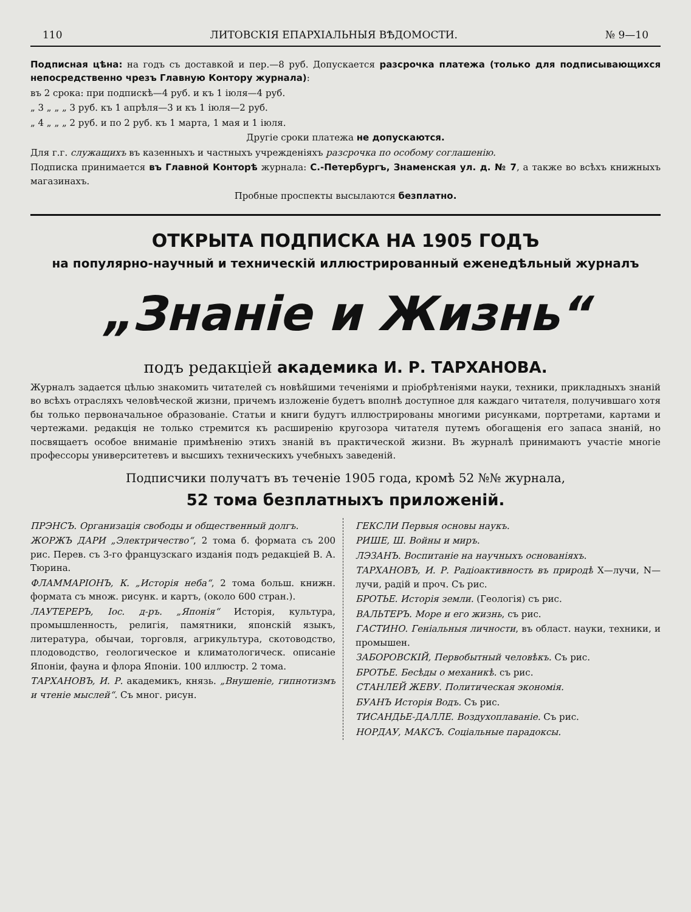110 ЛИТОВСКІЯ ЕПАРХІАЛЬНЫЯ ВѢДОМОСТИ. № 9—10
Подписная цѣна: на годъ съ доставкой и пер.—8 руб. Допускается разсрочка платежа (только для подписывающихся непосредственно чрезъ Главную Контору журнала):
въ 2 срока: при подпискѣ—4 руб. и къ 1 іюля—4 руб.
„ 3 „ „ „ 3 руб. къ 1 апрѣля—3 и къ 1 іюля—2 руб.
„ 4 „ „ „ 2 руб. и по 2 руб. къ 1 марта, 1 мая и 1 іюля.
Другіе сроки платежа не допускаются.
Для г.г. служащихъ въ казенныхъ и частныхъ учрежденіяхъ разсрочка по особому соглашенію.
Подписка принимается въ Главной Конторѣ журнала: С.-Петербургъ, Знаменская ул. д. № 7, а также во всѣхъ книжныхъ магазинахъ.
Пробные проспекты высылаются безплатно.
ОТКРЫТА ПОДПИСКА НА 1905 ГОДЪ
на популярно-научный и техническій иллюстрированный еженедѣльный журналъ
„Знаніе и Жизнь“
подъ редакціей академика И. Р. ТАРХАНОВА.
Журналъ задается цѣлью знакомить читателей съ новѣйшими теченіями и пріобрѣтеніями науки, техники, прикладныхъ знаній во всѣхъ отрасляхъ человѣческой жизни, причемъ изложеніе будетъ вполнѣ доступное для каждаго читателя, получившаго хотя бы только первоначальное образованіе. Статьи и книги будутъ иллюстрированы многими рисунками, портретами, картами и чертежами. редакція не только стремится къ расширенію кругозора читателя путемъ обогащенія его запаса знаній, но посвящаетъ особое вниманіе примѣненію этихъ знаній въ практической жизни. Въ журналѣ принимаютъ участіе многіе профессоры университетевъ и высшихъ техническихъ учебныхъ заведеній.
Подписчики получатъ въ теченіе 1905 года, кромѣ 52 №№ журнала,
52 тома безплатныхъ приложеній.
ПРЭНСЪ. Организація свободы и общественный долгъ.
ЖОРЖЪ ДАРИ „Электричество“, 2 тома б. формата съ 200 рис. Перев. съ 3-го французскаго изданія подъ редакціей В. А. Тюрина.
ФЛАММАРІОНЪ, К. „Исторія неба“, 2 тома больш. книжн. формата съ множ. рисунк. и картъ, (около 600 стран.).
ЛАУТЕРЕРЪ, Іос. д-ръ. „Японія“ Исторія, культура, промышленность, религія, памятники, японскій языкъ, литература, обычаи, торговля, агрикультура, скотоводство, плодоводство, геологическое и климатологическ. описаніе Японіи, фауна и флора Японіи. 100 иллюстр. 2 тома.
ТАРХАНОВЪ, И. Р. академикъ, князь. „Внушеніе, гипнотизмъ и чтеніе мыслей“. Съ мног. рисун.
ГЕКСЛИ Первыя основы наукъ.
РИШЕ, Ш. Войны и миръ.
ЛЭЗАНЪ. Воспитаніе на научныхъ основаніяхъ.
ТАРХАНОВЪ, И. Р. Радіоактивность въ природѣ X—лучи, N—лучи, радій и проч. Съ рис.
БРОТЬЕ. Исторія земли. (Геологія) съ рис.
ВАЛЬТЕРЪ. Море и его жизнь, съ рис.
ГАСТИНО. Геніальныя личности, въ област. науки, техники, и промышен.
ЗАБОРОВСКІЙ, Первобытный человѣкъ. Съ рис.
БРОТЬЕ. Бесѣды о механикѣ. съ рис.
СТАНЛЕЙ ЖЕВУ. Политическая экономія.
БУАНЪ Исторія Водъ. Съ рис.
ТИСАНДЬЕ-ДАЛЛЕ. Воздухоплаваніе. Съ рис.
НОРДАУ, МАКСЪ. Соціальные парадоксы.